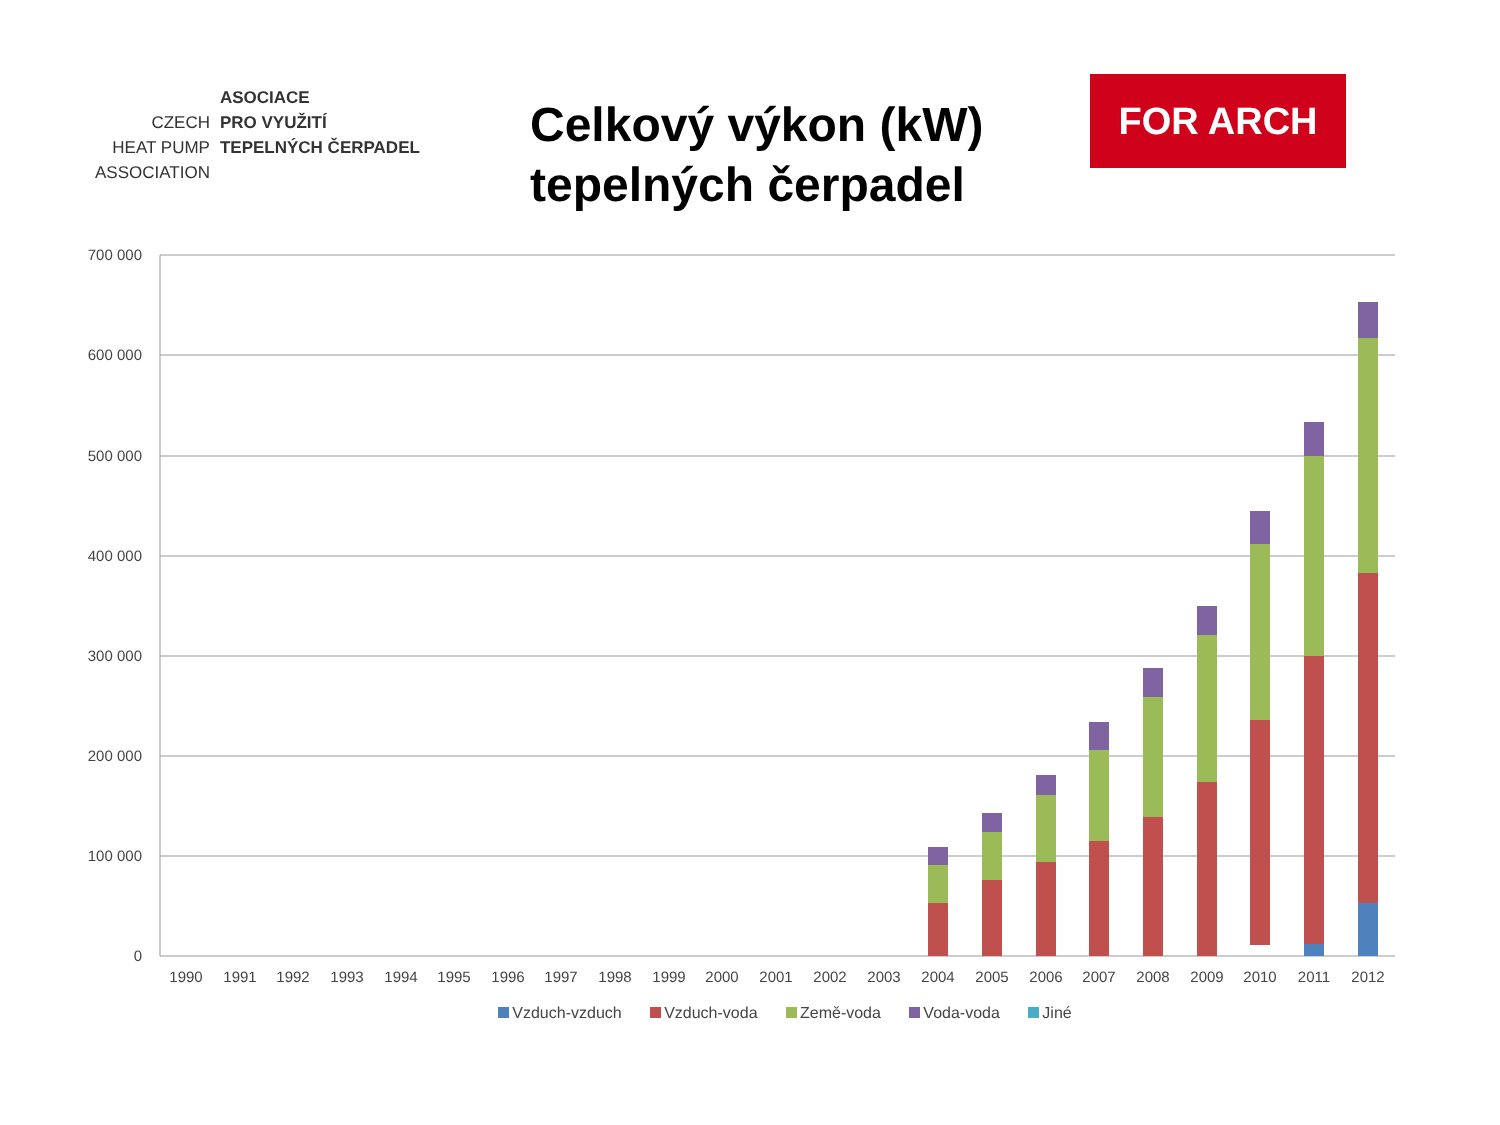| | ASOCIACE |
| CZECH | PRO VYUŽITÍ |
| HEAT PUMP | TEPELNÝCH ČERPADEL |
| ASSOCIATION | |
Celkový výkon (kW) tepelných čerpadel
FOR ARCH
700 000
600 000
500 000
400 000
300 000
200 000
100 000
0
1990
1991
1992
1993
1994
1995
1996
1997
1998
1999
2000
2001
2002
2003
2004
2005
2006
2007
2008
2009
2010
2011
2012
Vzduch-vzduch Vzduch-voda Země-voda Voda-voda Jiné